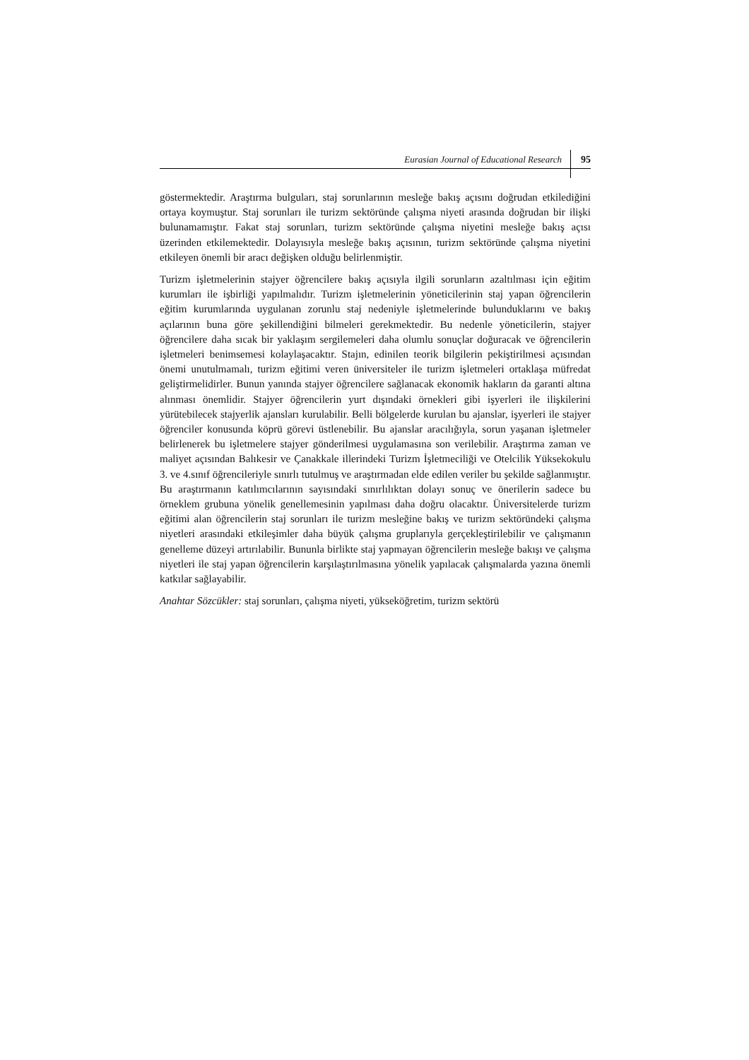Eurasian Journal of Educational Research 95
göstermektedir. Araştırma bulguları, staj sorunlarının mesleğe bakış açısını doğrudan etkilediğini ortaya koymuştur. Staj sorunları ile turizm sektöründe çalışma niyeti arasında doğrudan bir ilişki bulunamamıştır. Fakat staj sorunları, turizm sektöründe çalışma niyetini mesleğe bakış açısı üzerinden etkilemektedir. Dolayısıyla mesleğe bakış açısının, turizm sektöründe çalışma niyetini etkileyen önemli bir aracı değişken olduğu belirlenmiştir.
Turizm işletmelerinin stajyer öğrencilere bakış açısıyla ilgili sorunların azaltılması için eğitim kurumları ile işbirliği yapılmalıdır. Turizm işletmelerinin yöneticilerinin staj yapan öğrencilerin eğitim kurumlarında uygulanan zorunlu staj nedeniyle işletmelerinde bulunduklarını ve bakış açılarının buna göre şekillendiğini bilmeleri gerekmektedir. Bu nedenle yöneticilerin, stajyer öğrencilere daha sıcak bir yaklaşım sergilemeleri daha olumlu sonuçlar doğuracak ve öğrencilerin işletmeleri benimsemesi kolaylaşacaktır. Stajın, edinilen teorik bilgilerin pekiştirilmesi açısından önemi unutulmamalı, turizm eğitimi veren üniversiteler ile turizm işletmeleri ortaklaşa müfredat geliştirmelidirler. Bunun yanında stajyer öğrencilere sağlanacak ekonomik hakların da garanti altına alınması önemlidir. Stajyer öğrencilerin yurt dışındaki örnekleri gibi işyerleri ile ilişkilerini yürütebilecek stajyerlik ajansları kurulabilir. Belli bölgelerde kurulan bu ajanslar, işyerleri ile stajyer öğrenciler konusunda köprü görevi üstlenebilir. Bu ajanslar aracılığıyla, sorun yaşanan işletmeler belirlenerek bu işletmelere stajyer gönderilmesi uygulamasına son verilebilir. Araştırma zaman ve maliyet açısından Balıkesir ve Çanakkale illerindeki Turizm İşletmeciliği ve Otelcilik Yüksekokulu 3. ve 4.sınıf öğrencileriyle sınırlı tutulmuş ve araştırmadan elde edilen veriler bu şekilde sağlanmıştır. Bu araştırmanın katılımcılarının sayısındaki sınırlılıktan dolayı sonuç ve önerilerin sadece bu örneklem grubuna yönelik genellemesinin yapılması daha doğru olacaktır. Üniversitelerde turizm eğitimi alan öğrencilerin staj sorunları ile turizm mesleğine bakış ve turizm sektöründeki çalışma niyetleri arasındaki etkileşimler daha büyük çalışma gruplarıyla gerçekleştirilebilir ve çalışmanın genelleme düzeyi artırılabilir. Bununla birlikte staj yapmayan öğrencilerin mesleğe bakışı ve çalışma niyetleri ile staj yapan öğrencilerin karşılaştırılmasına yönelik yapılacak çalışmalarda yazına önemli katkılar sağlayabilir.
Anahtar Sözcükler: staj sorunları, çalışma niyeti, yükseköğretim, turizm sektörü